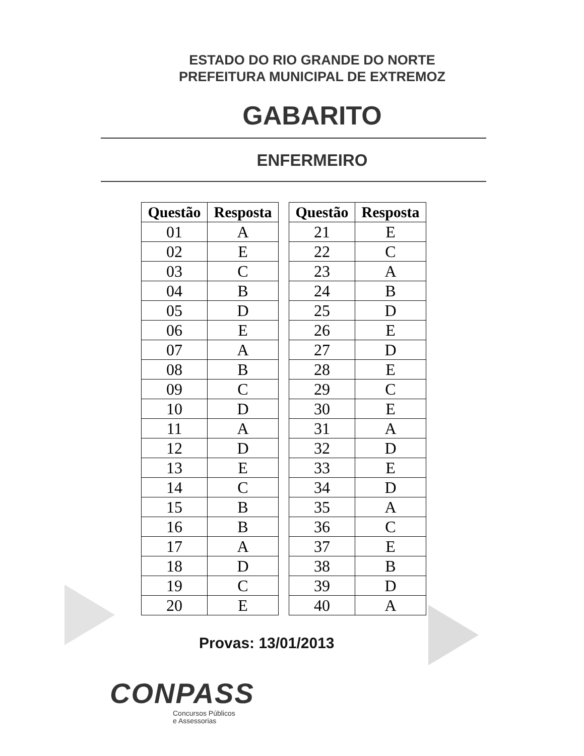ESTADO DO RIO GRANDE DO NORTE
PREFEITURA MUNICIPAL DE EXTREMOZ
GABARITO
ENFERMEIRO
| Questão | Resposta |
| --- | --- |
| 01 | A |
| 02 | E |
| 03 | C |
| 04 | B |
| 05 | D |
| 06 | E |
| 07 | A |
| 08 | B |
| 09 | C |
| 10 | D |
| 11 | A |
| 12 | D |
| 13 | E |
| 14 | C |
| 15 | B |
| 16 | B |
| 17 | A |
| 18 | D |
| 19 | C |
| 20 | E |
| Questão | Resposta |
| --- | --- |
| 21 | E |
| 22 | C |
| 23 | A |
| 24 | B |
| 25 | D |
| 26 | E |
| 27 | D |
| 28 | E |
| 29 | C |
| 30 | E |
| 31 | A |
| 32 | D |
| 33 | E |
| 34 | D |
| 35 | A |
| 36 | C |
| 37 | E |
| 38 | B |
| 39 | D |
| 40 | A |
Provas: 13/01/2013
CONPASS
Concursos Públicos
e Assessorias